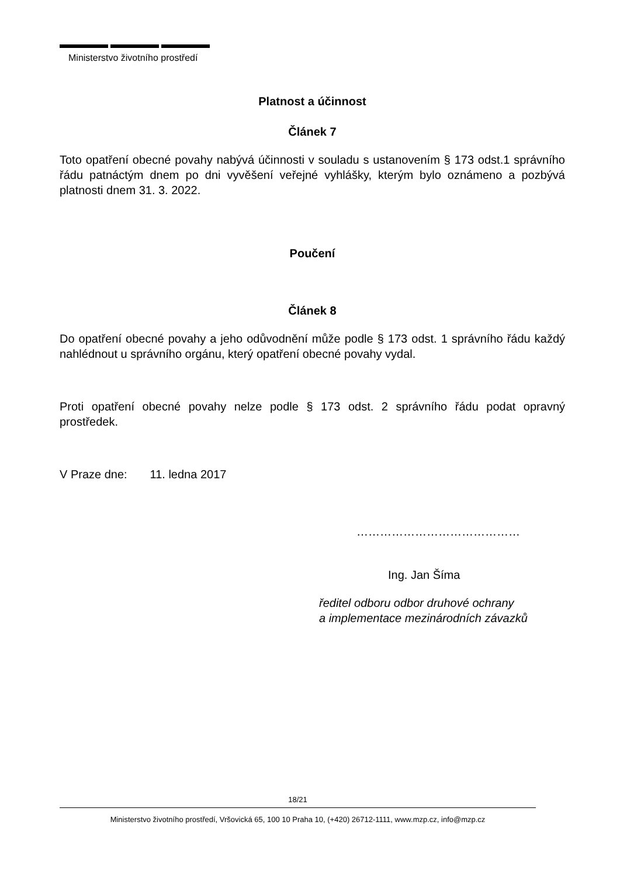Ministerstvo životního prostředí
Platnost a účinnost
Článek 7
Toto opatření obecné povahy nabývá účinnosti v souladu s ustanovením § 173 odst.1 správního řádu patnáctým dnem po dni vyvěšení veřejné vyhlášky, kterým bylo oznámeno a pozbývá platnosti dnem 31. 3. 2022.
Poučení
Článek 8
Do opatření obecné povahy a jeho odůvodnění může podle § 173 odst. 1 správního řádu každý nahlédnout u správního orgánu, který opatření obecné povahy vydal.
Proti opatření obecné povahy nelze podle § 173 odst. 2 správního řádu podat opravný prostředek.
V Praze dne: 11. ledna 2017
……………………………………
Ing. Jan Šíma
ředitel odboru odbor druhové ochrany
a implementace mezinárodních závazků
18/21
Ministerstvo životního prostředí, Vršovická 65, 100 10 Praha 10, (+420) 26712-1111, www.mzp.cz, info@mzp.cz